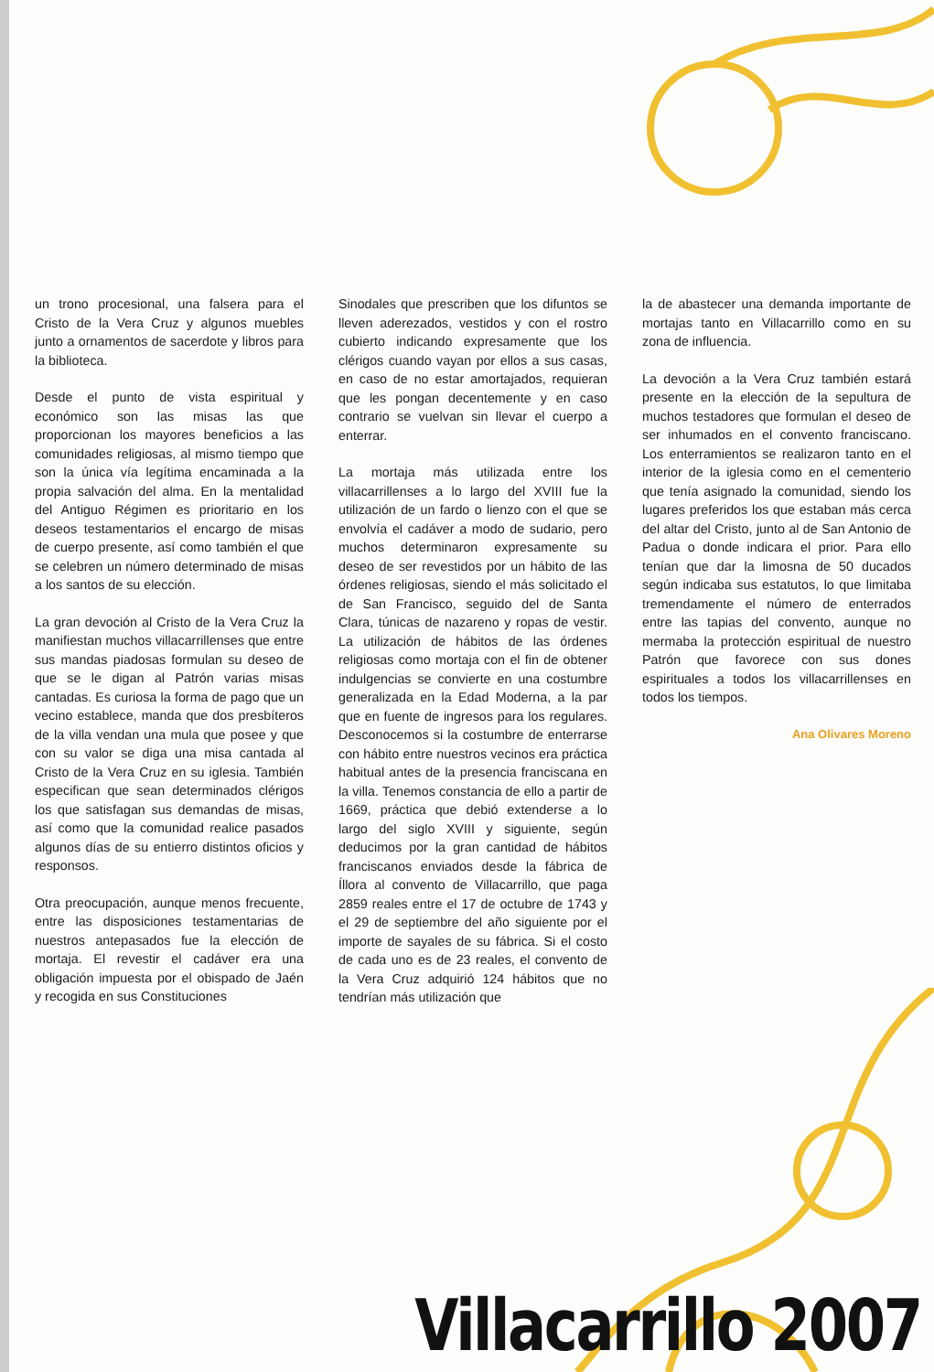un trono procesional, una falsera para el Cristo de la Vera Cruz y algunos muebles junto a ornamentos de sacerdote y libros para la biblioteca.
Desde el punto de vista espiritual y económico son las misas las que proporcionan los mayores beneficios a las comunidades religiosas, al mismo tiempo que son la única vía legítima encaminada a la propia salvación del alma. En la mentalidad del Antiguo Régimen es prioritario en los deseos testamentarios el encargo de misas de cuerpo presente, así como también el que se celebren un número determinado de misas a los santos de su elección.
La gran devoción al Cristo de la Vera Cruz la manifiestan muchos villacarrillenses que entre sus mandas piadosas formulan su deseo de que se le digan al Patrón varias misas cantadas. Es curiosa la forma de pago que un vecino establece, manda que dos presbíteros de la villa vendan una mula que posee y que con su valor se diga una misa cantada al Cristo de la Vera Cruz en su iglesia. También especifican que sean determinados clérigos los que satisfagan sus demandas de misas, así como que la comunidad realice pasados algunos días de su entierro distintos oficios y responsos.
Otra preocupación, aunque menos frecuente, entre las disposiciones testamentarias de nuestros antepasados fue la elección de mortaja. El revestir el cadáver era una obligación impuesta por el obispado de Jaén y recogida en sus Constituciones
Sinodales que prescriben que los difuntos se lleven aderezados, vestidos y con el rostro cubierto indicando expresamente que los clérigos cuando vayan por ellos a sus casas, en caso de no estar amortajados, requieran que les pongan decentemente y en caso contrario se vuelvan sin llevar el cuerpo a enterrar.
La mortaja más utilizada entre los villacarrillenses a lo largo del XVIII fue la utilización de un fardo o lienzo con el que se envolvía el cadáver a modo de sudario, pero muchos determinaron expresamente su deseo de ser revestidos por un hábito de las órdenes religiosas, siendo el más solicitado el de San Francisco, seguido del de Santa Clara, túnicas de nazareno y ropas de vestir. La utilización de hábitos de las órdenes religiosas como mortaja con el fin de obtener indulgencias se convierte en una costumbre generalizada en la Edad Moderna, a la par que en fuente de ingresos para los regulares. Desconocemos si la costumbre de enterrarse con hábito entre nuestros vecinos era práctica habitual antes de la presencia franciscana en la villa. Tenemos constancia de ello a partir de 1669, práctica que debió extenderse a lo largo del siglo XVIII y siguiente, según deducimos por la gran cantidad de hábitos franciscanos enviados desde la fábrica de Íllora al convento de Villacarrillo, que paga 2859 reales entre el 17 de octubre de 1743 y el 29 de septiembre del año siguiente por el importe de sayales de su fábrica. Si el costo de cada uno es de 23 reales, el convento de la Vera Cruz adquirió 124 hábitos que no tendrían más utilización que
la de abastecer una demanda importante de mortajas tanto en Villacarrillo como en su zona de influencia.
La devoción a la Vera Cruz también estará presente en la elección de la sepultura de muchos testadores que formulan el deseo de ser inhumados en el convento franciscano. Los enterramientos se realizaron tanto en el interior de la iglesia como en el cementerio que tenía asignado la comunidad, siendo los lugares preferidos los que estaban más cerca del altar del Cristo, junto al de San Antonio de Padua o donde indicara el prior. Para ello tenían que dar la limosna de 50 ducados según indicaba sus estatutos, lo que limitaba tremendamente el número de enterrados entre las tapias del convento, aunque no mermaba la protección espiritual de nuestro Patrón que favorece con sus dones espirituales a todos los villacarrillenses en todos los tiempos.
Ana Olivares Moreno
Villacarrillo 2007